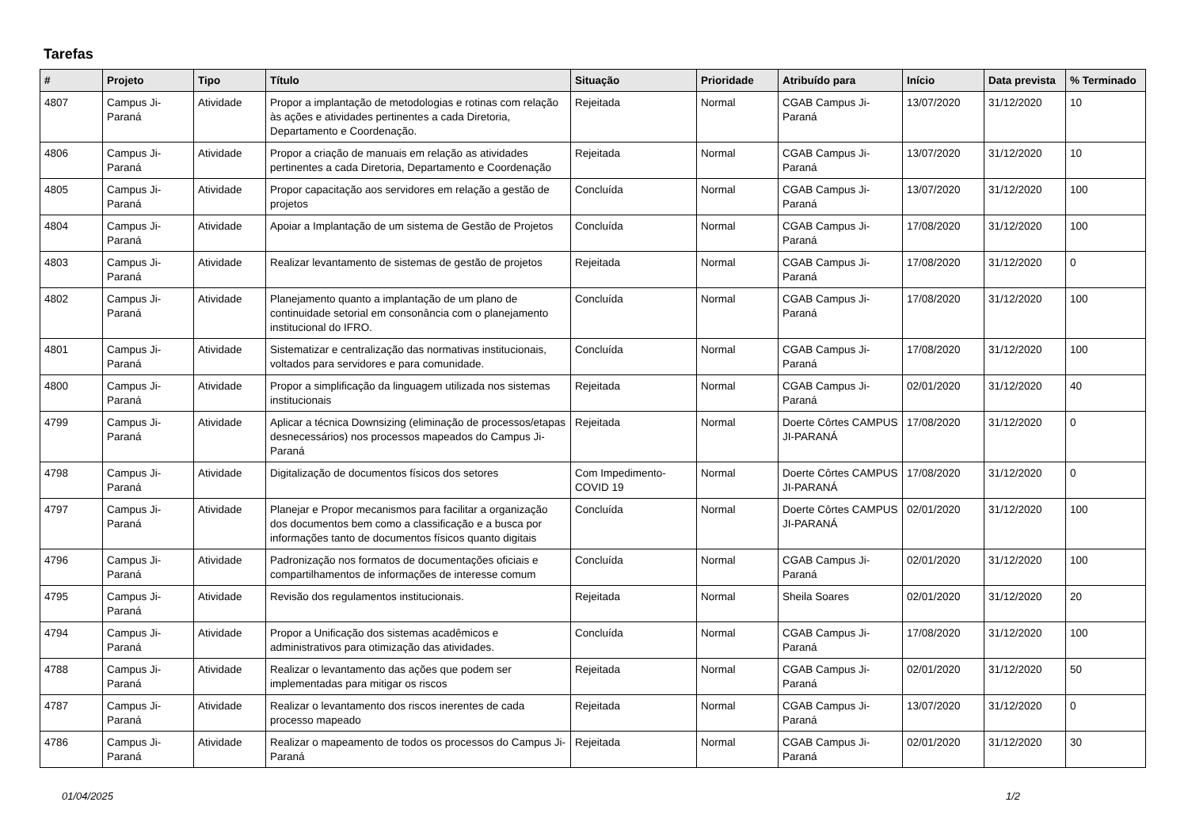Tarefas
| # | Projeto | Tipo | Título | Situação | Prioridade | Atribuído para | Início | Data prevista | % Terminado |
| --- | --- | --- | --- | --- | --- | --- | --- | --- | --- |
| 4807 | Campus Ji-Paraná | Atividade | Propor a implantação de metodologias e rotinas com relação às ações e atividades pertinentes a cada Diretoria, Departamento e Coordenação. | Rejeitada | Normal | CGAB Campus Ji-Paraná | 13/07/2020 | 31/12/2020 | 10 |
| 4806 | Campus Ji-Paraná | Atividade | Propor a criação de manuais em relação as atividades pertinentes a cada Diretoria, Departamento e Coordenação | Rejeitada | Normal | CGAB Campus Ji-Paraná | 13/07/2020 | 31/12/2020 | 10 |
| 4805 | Campus Ji-Paraná | Atividade | Propor capacitação aos servidores em relação a gestão de projetos | Concluída | Normal | CGAB Campus Ji-Paraná | 13/07/2020 | 31/12/2020 | 100 |
| 4804 | Campus Ji-Paraná | Atividade | Apoiar a Implantação de um sistema de Gestão de Projetos | Concluída | Normal | CGAB Campus Ji-Paraná | 17/08/2020 | 31/12/2020 | 100 |
| 4803 | Campus Ji-Paraná | Atividade | Realizar levantamento de sistemas de gestão de projetos | Rejeitada | Normal | CGAB Campus Ji-Paraná | 17/08/2020 | 31/12/2020 | 0 |
| 4802 | Campus Ji-Paraná | Atividade | Planejamento quanto a implantação de um plano de continuidade setorial em consonância com o planejamento institucional do IFRO. | Concluída | Normal | CGAB Campus Ji-Paraná | 17/08/2020 | 31/12/2020 | 100 |
| 4801 | Campus Ji-Paraná | Atividade | Sistematizar e centralização das normativas institucionais, voltados para servidores e para comunidade. | Concluída | Normal | CGAB Campus Ji-Paraná | 17/08/2020 | 31/12/2020 | 100 |
| 4800 | Campus Ji-Paraná | Atividade | Propor a simplificação da linguagem utilizada nos sistemas institucionais | Rejeitada | Normal | CGAB Campus Ji-Paraná | 02/01/2020 | 31/12/2020 | 40 |
| 4799 | Campus Ji-Paraná | Atividade | Aplicar a técnica Downsizing (eliminação de processos/etapas desnecessários) nos processos mapeados do Campus Ji-Paraná | Rejeitada | Normal | Doerte Côrtes CAMPUS JI-PARANÁ | 17/08/2020 | 31/12/2020 | 0 |
| 4798 | Campus Ji-Paraná | Atividade | Digitalização de documentos físicos dos setores | Com Impedimento-COVID 19 | Normal | Doerte Côrtes CAMPUS JI-PARANÁ | 17/08/2020 | 31/12/2020 | 0 |
| 4797 | Campus Ji-Paraná | Atividade | Planejar e Propor mecanismos para facilitar a organização dos documentos bem como a classificação e a busca por informações tanto de documentos físicos quanto digitais | Concluída | Normal | Doerte Côrtes CAMPUS JI-PARANÁ | 02/01/2020 | 31/12/2020 | 100 |
| 4796 | Campus Ji-Paraná | Atividade | Padronização nos formatos de documentações oficiais e compartilhamentos de informações de interesse comum | Concluída | Normal | CGAB Campus Ji-Paraná | 02/01/2020 | 31/12/2020 | 100 |
| 4795 | Campus Ji-Paraná | Atividade | Revisão dos regulamentos institucionais. | Rejeitada | Normal | Sheila Soares | 02/01/2020 | 31/12/2020 | 20 |
| 4794 | Campus Ji-Paraná | Atividade | Propor a Unificação dos sistemas acadêmicos e administrativos para otimização das atividades. | Concluída | Normal | CGAB Campus Ji-Paraná | 17/08/2020 | 31/12/2020 | 100 |
| 4788 | Campus Ji-Paraná | Atividade | Realizar o levantamento das ações que podem ser implementadas para mitigar os riscos | Rejeitada | Normal | CGAB Campus Ji-Paraná | 02/01/2020 | 31/12/2020 | 50 |
| 4787 | Campus Ji-Paraná | Atividade | Realizar o levantamento dos riscos inerentes de cada processo mapeado | Rejeitada | Normal | CGAB Campus Ji-Paraná | 13/07/2020 | 31/12/2020 | 0 |
| 4786 | Campus Ji-Paraná | Atividade | Realizar o mapeamento de todos os processos do Campus Ji-Paraná | Rejeitada | Normal | CGAB Campus Ji-Paraná | 02/01/2020 | 31/12/2020 | 30 |
01/04/2025 1/2